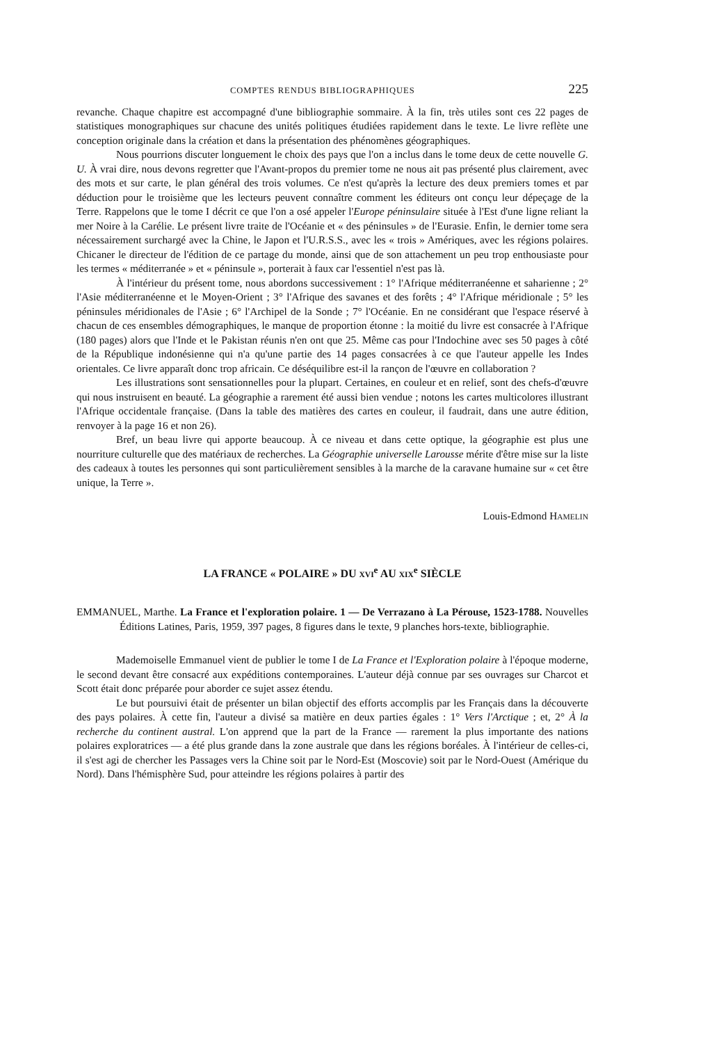COMPTES RENDUS BIBLIOGRAPHIQUES 225
revanche. Chaque chapitre est accompagné d'une bibliographie sommaire. À la fin, très utiles sont ces 22 pages de statistiques monographiques sur chacune des unités politiques étudiées rapidement dans le texte. Le livre reflète une conception originale dans la création et dans la présentation des phénomènes géographiques.
Nous pourrions discuter longuement le choix des pays que l'on a inclus dans le tome deux de cette nouvelle G. U. À vrai dire, nous devons regretter que l'Avant-propos du premier tome ne nous ait pas présenté plus clairement, avec des mots et sur carte, le plan général des trois volumes. Ce n'est qu'après la lecture des deux premiers tomes et par déduction pour le troisième que les lecteurs peuvent connaître comment les éditeurs ont conçu leur dépeçage de la Terre. Rappelons que le tome I décrit ce que l'on a osé appeler l'Europe péninsulaire située à l'Est d'une ligne reliant la mer Noire à la Carélie. Le présent livre traite de l'Océanie et « des péninsules » de l'Eurasie. Enfin, le dernier tome sera nécessairement surchargé avec la Chine, le Japon et l'U.R.S.S., avec les « trois » Amériques, avec les régions polaires. Chicaner le directeur de l'édition de ce partage du monde, ainsi que de son attachement un peu trop enthousiaste pour les termes « méditerranée » et « péninsule », porterait à faux car l'essentiel n'est pas là.
À l'intérieur du présent tome, nous abordons successivement : 1° l'Afrique méditerranéenne et saharienne ; 2° l'Asie méditerranéenne et le Moyen-Orient ; 3° l'Afrique des savanes et des forêts ; 4° l'Afrique méridionale ; 5° les péninsules méridionales de l'Asie ; 6° l'Archipel de la Sonde ; 7° l'Océanie. En ne considérant que l'espace réservé à chacun de ces ensembles démographiques, le manque de proportion étonne : la moitié du livre est consacrée à l'Afrique (180 pages) alors que l'Inde et le Pakistan réunis n'en ont que 25. Même cas pour l'Indochine avec ses 50 pages à côté de la République indonésienne qui n'a qu'une partie des 14 pages consacrées à ce que l'auteur appelle les Indes orientales. Ce livre apparaît donc trop africain. Ce déséquilibre est-il la rançon de l'œuvre en collaboration ?
Les illustrations sont sensationnelles pour la plupart. Certaines, en couleur et en relief, sont des chefs-d'œuvre qui nous instruisent en beauté. La géographie a rarement été aussi bien vendue ; notons les cartes multicolores illustrant l'Afrique occidentale française. (Dans la table des matières des cartes en couleur, il faudrait, dans une autre édition, renvoyer à la page 16 et non 26).
Bref, un beau livre qui apporte beaucoup. À ce niveau et dans cette optique, la géographie est plus une nourriture culturelle que des matériaux de recherches. La Géographie universelle Larousse mérite d'être mise sur la liste des cadeaux à toutes les personnes qui sont particulièrement sensibles à la marche de la caravane humaine sur « cet être unique, la Terre ».
Louis-Edmond HAMELIN
LA FRANCE « POLAIRE » DU XVI<sup>e</sup> AU XIX<sup>e</sup> SIÈCLE
EMMANUEL, Marthe. La France et l'exploration polaire. 1 — De Verrazano à La Pérouse, 1523-1788. Nouvelles Éditions Latines, Paris, 1959, 397 pages, 8 figures dans le texte, 9 planches hors-texte, bibliographie.
Mademoiselle Emmanuel vient de publier le tome I de La France et l'Exploration polaire à l'époque moderne, le second devant être consacré aux expéditions contemporaines. L'auteur déjà connue par ses ouvrages sur Charcot et Scott était donc préparée pour aborder ce sujet assez étendu.
Le but poursuivi était de présenter un bilan objectif des efforts accomplis par les Français dans la découverte des pays polaires. À cette fin, l'auteur a divisé sa matière en deux parties égales : 1° Vers l'Arctique ; et, 2° À la recherche du continent austral. L'on apprend que la part de la France — rarement la plus importante des nations polaires exploratrices — a été plus grande dans la zone australe que dans les régions boréales. À l'intérieur de celles-ci, il s'est agi de chercher les Passages vers la Chine soit par le Nord-Est (Moscovie) soit par le Nord-Ouest (Amérique du Nord). Dans l'hémisphère Sud, pour atteindre les régions polaires à partir des